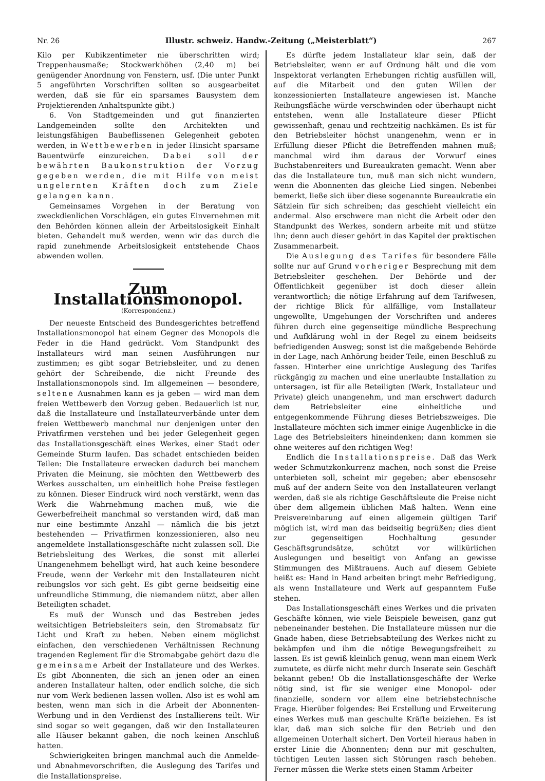Nr. 26 Illustr. schweiz. Handw.-Zeitung („Meisterblatt“) 267
Kilo per Kubikzentimeter nie überschritten wird; Treppenhausmaße; Stockwerkhöhen (2,40 m) bei genügender Anordnung von Fenstern, usf. (Die unter Punkt 5 angeführten Vorschriften sollten so ausgearbeitet werden, daß sie für ein sparsames Bausystem dem Projektierenden Anhaltspunkte gibt.)
6. Von Stadtgemeinden und gut finanzierten Landgemeinden sollte den Architekten und leistungsfähigen Baubeflissenen Gelegenheit geboten werden, in Wettbewerben in jeder Hinsicht sparsame Bauentwürfe einzureichen. Dabei soll der bewährten Baukonstruktion der Vorzug gegeben werden, die mit Hilfe von meist ungelernten Kräften doch zum Ziele gelangen kann.
Gemeinsames Vorgehen in der Beratung von zweckdienlichen Vorschlägen, ein gutes Einvernehmen mit den Behörden können allein der Arbeitslosigkeit Einhalt bieten. Gehandelt muß werden, wenn wir das durch die rapid zunehmende Arbeitslosigkeit entstehende Chaos abwenden wollen.
Zum Installationsmonopol.
(Korrespondenz.)
Der neueste Entscheid des Bundesgerichtes betreffend Installationsmonopol hat einem Gegner des Monopols die Feder in die Hand gedrückt. Vom Standpunkt des Installateurs wird man seinen Ausführungen nur zustimmen; es gibt sogar Betriebsleiter, und zu denen gehört der Schreibende, die nicht Freunde des Installationsmonopols sind. Im allgemeinen — besondere, seltene Ausnahmen kann es ja geben — wird man dem freien Wettbewerb den Vorzug geben. Bedauerlich ist nur, daß die Installateure und Installateurverbände unter dem freien Wettbewerb manchmal nur denjenigen unter den Privatfirmen verstehen und bei jeder Gelegenheit gegen das Installationsgeschäft eines Werkes, einer Stadt oder Gemeinde Sturm laufen. Das schadet entschieden beiden Teilen: Die Installateure erwecken dadurch bei manchem Privaten die Meinung, sie möchten den Wettbewerb des Werkes ausschalten, um einheitlich hohe Preise festlegen zu können. Dieser Eindruck wird noch verstärkt, wenn das Werk die Wahrnehmung machen muß, wie die Gewerbefreiheit manchmal so verstanden wird, daß man nur eine bestimmte Anzahl — nämlich die bis jetzt bestehenden — Privatfirmen konzessionieren, also neu angemeldete Installationsgeschäfte nicht zulassen soll. Die Betriebsleitung des Werkes, die sonst mit allerlei Unangenehmem behelligt wird, hat auch keine besondere Freude, wenn der Verkehr mit den Installateuren nicht reibungslos vor sich geht. Es gibt gerne beidseitig eine unfreundliche Stimmung, die niemandem nützt, aber allen Beteiligten schadet.
Es muß der Wunsch und das Bestreben jedes weitsichtigen Betriebsleiters sein, den Stromabsatz für Licht und Kraft zu heben. Neben einem möglichst einfachen, den verschiedenen Verhältnissen Rechnung tragenden Reglement für die Stromabgabe gehört dazu die gemeinsame Arbeit der Installateure und des Werkes. Es gibt Abonnenten, die sich an jenen oder an einen anderen Installateur halten, oder endlich solche, die sich nur vom Werk bedienen lassen wollen. Also ist es wohl am besten, wenn man sich in die Arbeit der Abonnenten-Werbung und in den Verdienst des Installierens teilt. Wir sind sogar so weit gegangen, daß wir den Installateuren alle Häuser bekannt gaben, die noch keinen Anschluß hatten.
Schwierigkeiten bringen manchmal auch die Anmelde- und Abnahmevorschriften, die Auslegung des Tarifes und die Installationspreise.
Es dürfte jedem Installateur klar sein, daß der Betriebsleiter, wenn er auf Ordnung hält und die vom Inspektorat verlangten Erhebungen richtig ausfüllen will, auf die Mitarbeit und den guten Willen der konzessionierten Installateure angewiesen ist. Manche Reibungsfläche würde verschwinden oder überhaupt nicht entstehen, wenn alle Installateure dieser Pflicht gewissenhaft, genau und rechtzeitig nachkämen. Es ist für den Betriebsleiter höchst unangenehm, wenn er in Erfüllung dieser Pflicht die Betreffenden mahnen muß; manchmal wird ihm daraus der Vorwurf eines Buchstabenreiters und Bureaukraten gemacht. Wenn aber das die Installateure tun, muß man sich nicht wundern, wenn die Abonnenten das gleiche Lied singen. Nebenbei bemerkt, ließe sich über diese sogenannte Bureaukratie ein Sätzlein für sich schreiben; das geschieht vielleicht ein andermal. Also erschwere man nicht die Arbeit oder den Standpunkt des Werkes, sondern arbeite mit und stütze ihn; denn auch dieser gehört in das Kapitel der praktischen Zusammenarbeit.
Die Auslegung des Tarifes für besondere Fälle sollte nur auf Grund vorheriger Besprechung mit dem Betriebsleiter geschehen. Der Behörde und der Öffentlichkeit gegenüber ist doch dieser allein verantwortlich; die nötige Erfahrung auf dem Tarifwesen, der richtige Blick für allfällige, vom Installateur ungewollte, Umgehungen der Vorschriften und anderes führen durch eine gegenseitige mündliche Besprechung und Aufklärung wohl in der Regel zu einem beidseits befriedigenden Ausweg; sonst ist die maßgebende Behörde in der Lage, nach Anhörung beider Teile, einen Beschluß zu fassen. Hinterher eine unrichtige Auslegung des Tarifes rückgängig zu machen und eine unerlaubte Installation zu untersagen, ist für alle Beteiligten (Werk, Installateur und Private) gleich unangenehm, und man erschwert dadurch dem Betriebsleiter eine einheitliche und entgegenkommende Führung dieses Betriebszweiges. Die Installateure möchten sich immer einige Augenblicke in die Lage des Betriebsleiters hineindenken; dann kommen sie ohne weiteres auf den richtigen Weg!
Endlich die Installationspreise. Daß das Werk weder Schmutzkonkurrenz machen, noch sonst die Preise unterbieten soll, scheint mir gegeben; aber ebensosehr muß auf der andern Seite von den Installateuren verlangt werden, daß sie als richtige Geschäftsleute die Preise nicht über dem allgemein üblichen Maß halten. Wenn eine Preisvereinbarung auf einen allgemein gültigen Tarif möglich ist, wird man das beidseitig begrüßen; dies dient zur gegenseitigen Hochhaltung gesunder Geschäftsgrundsätze, schützt vor willkürlichen Auslegungen und beseitigt von Anfang an gewisse Stimmungen des Mißtrauens. Auch auf diesem Gebiete heißt es: Hand in Hand arbeiten bringt mehr Befriedigung, als wenn Installateure und Werk auf gespanntem Fuße stehen.
Das Installationsgeschäft eines Werkes und die privaten Geschäfte können, wie viele Beispiele beweisen, ganz gut nebeneinander bestehen. Die Installateure müssen nur die Gnade haben, diese Betriebsabteilung des Werkes nicht zu bekämpfen und ihm die nötige Bewegungsfreiheit zu lassen. Es ist gewiß kleinlich genug, wenn man einem Werk zumutete, es dürfe nicht mehr durch Inserate sein Geschäft bekannt geben! Ob die Installationsgeschäfte der Werke nötig sind, ist für sie weniger eine Monopol- oder finanzielle, sondern vor allem eine betriebstechnische Frage. Hierüber folgendes: Bei Erstellung und Erweiterung eines Werkes muß man geschulte Kräfte beiziehen. Es ist klar, daß man sich solche für den Betrieb und den allgemeinen Unterhalt sichert. Den Vorteil hieraus haben in erster Linie die Abonnenten; denn nur mit geschulten, tüchtigen Leuten lassen sich Störungen rasch beheben. Ferner müssen die Werke stets einen Stamm Arbeiter